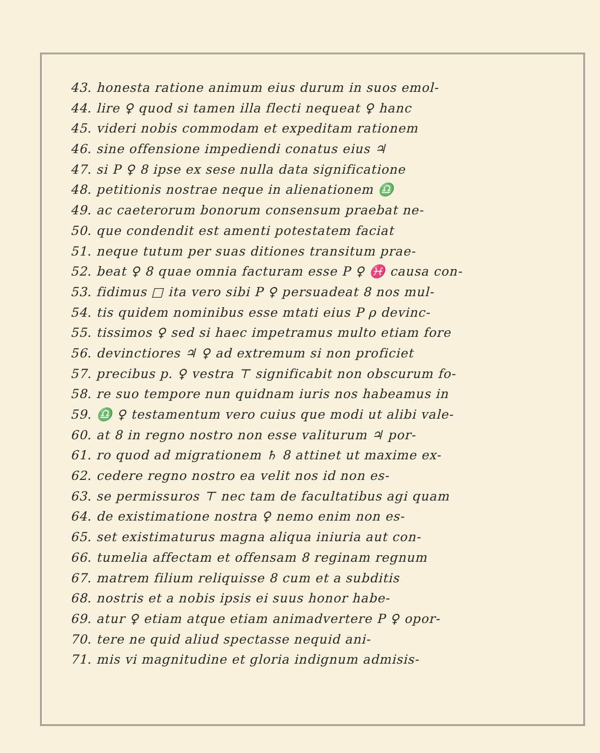43. honesta ratione animum eius durum in suos emol-
44. lire ♀ quod si tamen illa flecti nequeat ♀ hanc
45. videri nobis commodam et expeditam rationem
46. sine offensione impediendi conatus eius ♃
47. si P ♀ 8 ipse ex sese nulla data significatione
48. petitionis nostrae neque in alienationem ♎
49. ac caeterorum bonorum consensum praebat ne-
50. que condendit est amenti potestatem faciat
51. neque tutum per suas ditiones transitum prae-
52. beat ♀ 8 quae omnia facturam esse P ♀ ♓ causa con-
53. fidimus □ ita vero sibi P ♀ persuadeat 8 nos mul-
54. tis quidem nominibus esse mtati eius P ρ devinc-
55. tissimos ♀ sed si haec impetramus multo etiam fore
56. devinctiores ♃ ♀ ad extremum si non proficiet
57. precibus p. ♀ vestra ⊤ significabit non obscurum fo-
58. re suo tempore nun quidnam iuris nos habeamus in
59. ♎ ♀ testamentum vero cuius que modi ut alibi vale-
60. at 8 in regno nostro non esse valiturum ♃ por-
61. ro quod ad migrationem ♄ 8 attinet ut maxime ex-
62. cedere regno nostro ea velit nos id non es-
63. se permissuros ⊤ nec tam de facultatibus agi quam
64. de existimatione nostra ♀ nemo enim non es-
65. set existimaturus magna aliqua iniuria aut con-
66. tumelia affectam et offensam 8 reginam regnum
67. matrem filium reliquisse 8 cum et a subditis
68. nostris et a nobis ipsis ei suus honor habe-
69. atur ♀ etiam atque etiam animadvertere P ♀ opor-
70. tere ne quid aliud spectasse nequid ani-
71. mis vi magnitudine et gloria indignum admisis-